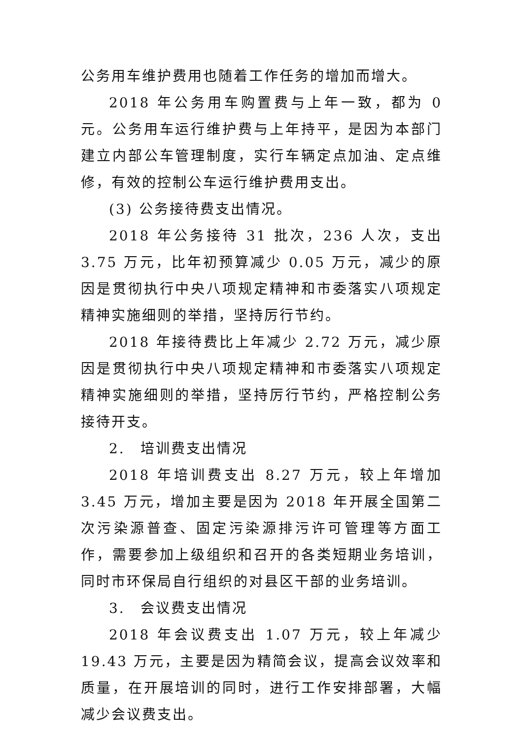公务用车维护费用也随着工作任务的增加而增大。
2018 年公务用车购置费与上年一致，都为 0 元。公务用车运行维护费与上年持平，是因为本部门建立内部公车管理制度，实行车辆定点加油、定点维修，有效的控制公车运行维护费用支出。
(3) 公务接待费支出情况。
2018 年公务接待 31 批次，236 人次，支出 3.75 万元，比年初预算减少 0.05 万元，减少的原因是贯彻执行中央八项规定精神和市委落实八项规定精神实施细则的举措，坚持厉行节约。
2018 年接待费比上年减少 2.72 万元，减少原因是贯彻执行中央八项规定精神和市委落实八项规定精神实施细则的举措，坚持厉行节约，严格控制公务接待开支。
2.　培训费支出情况
2018 年培训费支出 8.27 万元，较上年增加 3.45 万元，增加主要是因为 2018 年开展全国第二次污染源普查、固定污染源排污许可管理等方面工作，需要参加上级组织和召开的各类短期业务培训，同时市环保局自行组织的对县区干部的业务培训。
3.　会议费支出情况
2018 年会议费支出 1.07 万元，较上年减少 19.43 万元，主要是因为精简会议，提高会议效率和质量，在开展培训的同时，进行工作安排部署，大幅减少会议费支出。